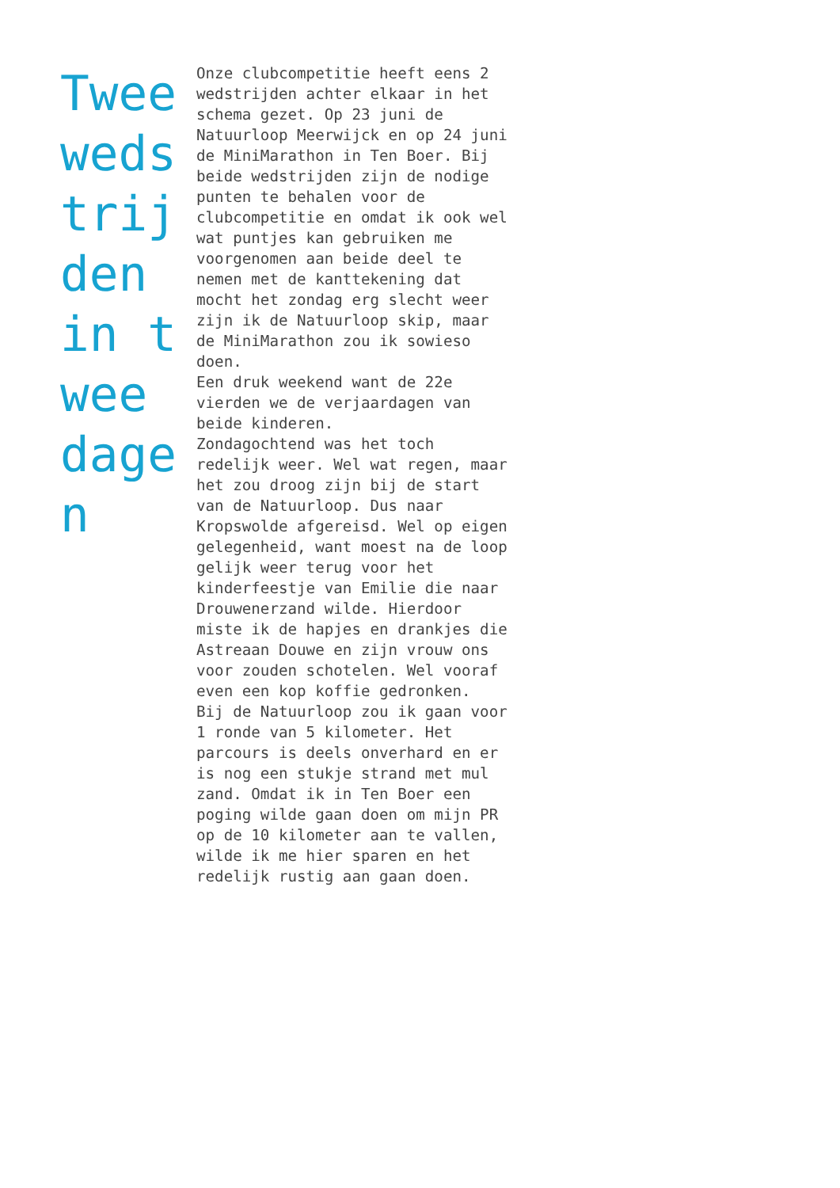Twee wedstrijden in twee dagen
Onze clubcompetitie heeft eens 2 wedstrijden achter elkaar in het schema gezet. Op 23 juni de Natuurloop Meerwijck en op 24 juni de MiniMarathon in Ten Boer. Bij beide wedstrijden zijn de nodige punten te behalen voor de clubcompetitie en omdat ik ook wel wat puntjes kan gebruiken me voorgenomen aan beide deel te nemen met de kanttekening dat mocht het zondag erg slecht weer zijn ik de Natuurloop skip, maar de MiniMarathon zou ik sowieso doen.
Een druk weekend want de 22e vierden we de verjaardagen van beide kinderen.
Zondagochtend was het toch redelijk weer. Wel wat regen, maar het zou droog zijn bij de start van de Natuurloop. Dus naar Kropswolde afgereisd. Wel op eigen gelegenheid, want moest na de loop gelijk weer terug voor het kinderfeestje van Emilie die naar Drouwenerzand wilde. Hierdoor miste ik de hapjes en drankjes die Astreaan Douwe en zijn vrouw ons voor zouden schotelen. Wel vooraf even een kop koffie gedronken.
Bij de Natuurloop zou ik gaan voor 1 ronde van 5 kilometer. Het parcours is deels onverhard en er is nog een stukje strand met mul zand. Omdat ik in Ten Boer een poging wilde gaan doen om mijn PR op de 10 kilometer aan te vallen, wilde ik me hier sparen en het redelijk rustig aan gaan doen.